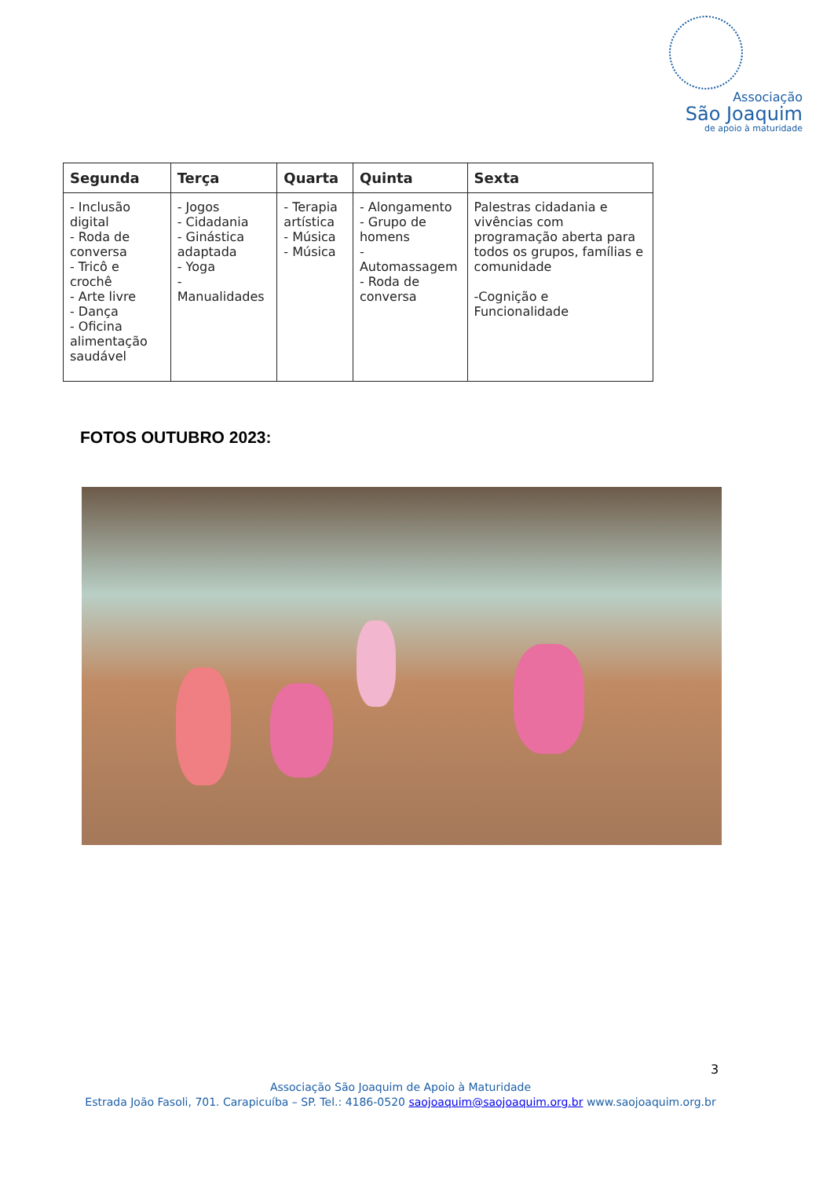Associação
São Joaquim
de apoio à maturidade
| Segunda | Terça | Quarta | Quinta | Sexta |
| --- | --- | --- | --- | --- |
| - Inclusão digital - Roda de conversa - Tricô e crochê - Arte livre - Dança - Oficina alimentação saudável | - Jogos - Cidadania - Ginástica adaptada - Yoga - Manualidades | - Terapia artística - Música - Música | - Alongamento - Grupo de homens -Automassagem - Roda de conversa | Palestras cidadania e vivências com programação aberta para todos os grupos, famílias e comunidade -Cognição e Funcionalidade |
FOTOS OUTUBRO 2023:
3
Associação São Joaquim de Apoio à Maturidade
Estrada João Fasoli, 701. Carapicuíba – SP. Tel.: 4186-0520 saojoaquim@saojoaquim.org.br www.saojoaquim.org.br